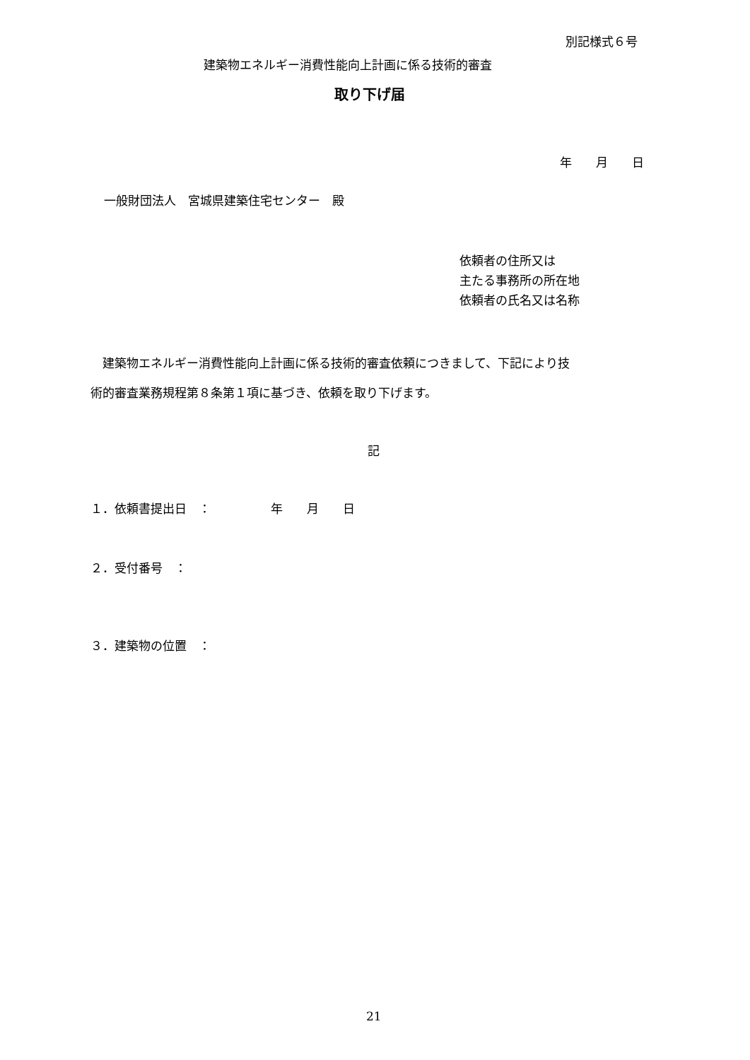別記様式６号
建築物エネルギー消費性能向上計画に係る技術的審査
取り下げ届
年　　月　　日
一般財団法人　宮城県建築住宅センター　殿
依頼者の住所又は
主たる事務所の所在地
依頼者の氏名又は名称
　建築物エネルギー消費性能向上計画に係る技術的審査依頼につきまして、下記により技
術的審査業務規程第８条第１項に基づき、依頼を取り下げます。
記
１．依頼書提出日　：　　　　　年　　月　　日
２．受付番号　：
３．建築物の位置　：
21